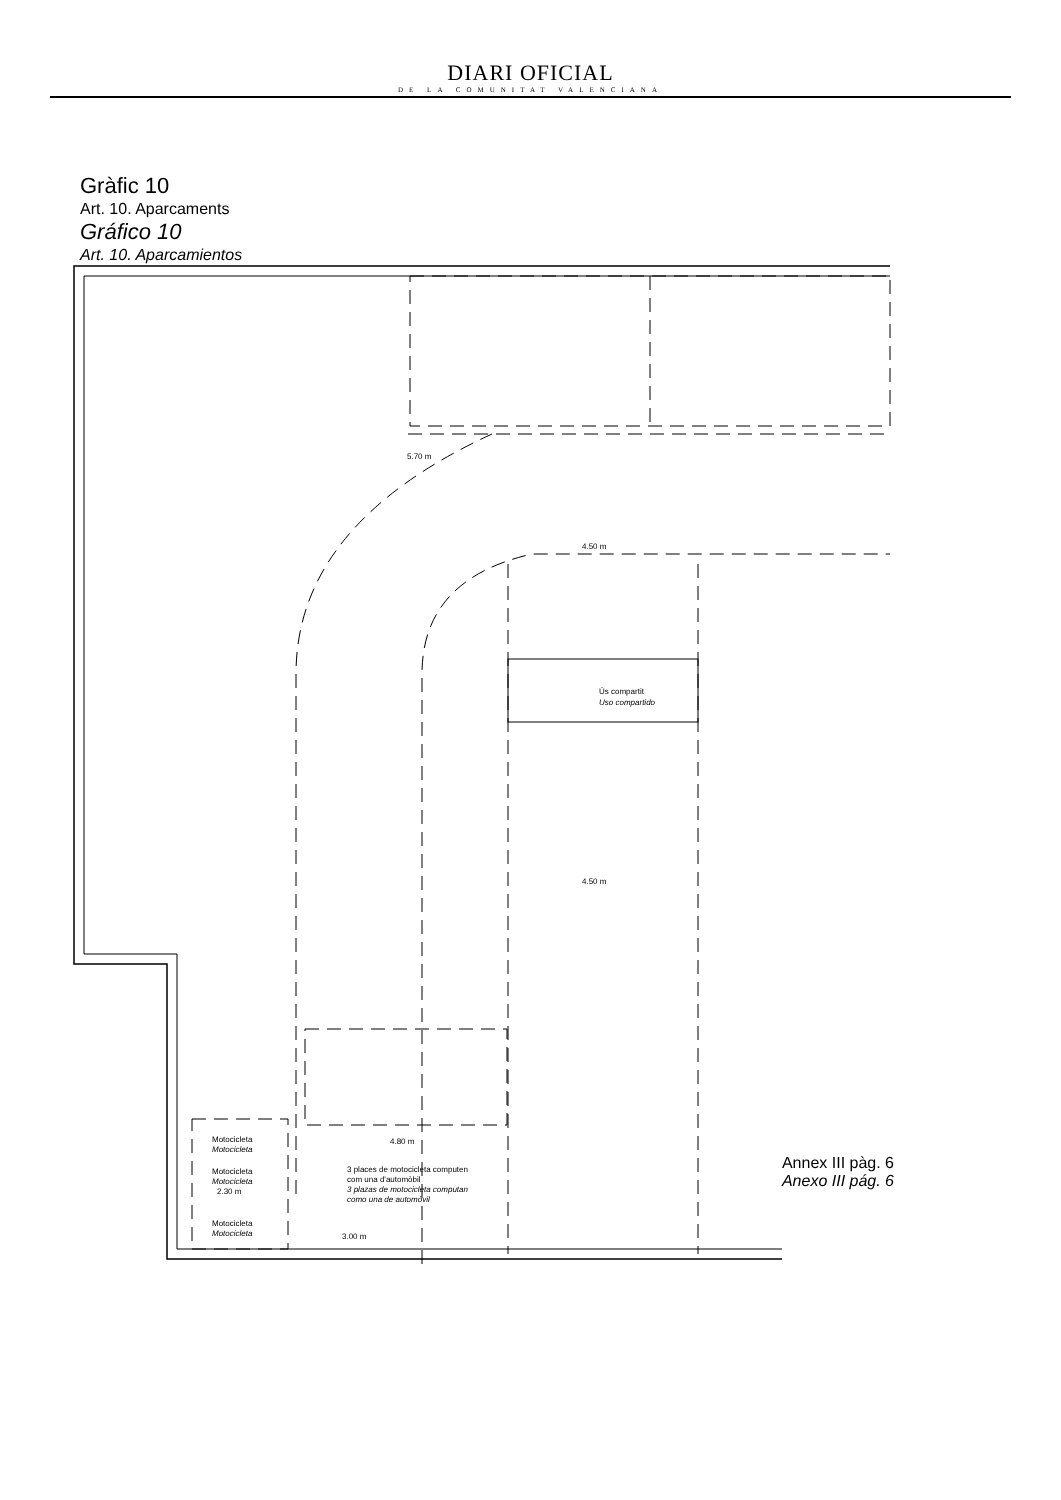DIARI OFICIAL
DE LA COMUNITAT VALENCIANA
Gràfic 10
Art. 10. Aparcaments
Gráfico 10
Art. 10. Aparcamientos
5.70 m
4.50 m
4.50 m
4.80 m
Ús compartit
Uso compartido
Motocicleta
Motocicleta
Motocicleta
Motocicleta
2.30 m
Motocicleta
Motocicleta
3 places de motocicleta computen
com una d'automòbil
3 plazas de motocicleta computan
como una de automóvil
3.00 m
Annex III pàg. 6
Anexo III pág. 6